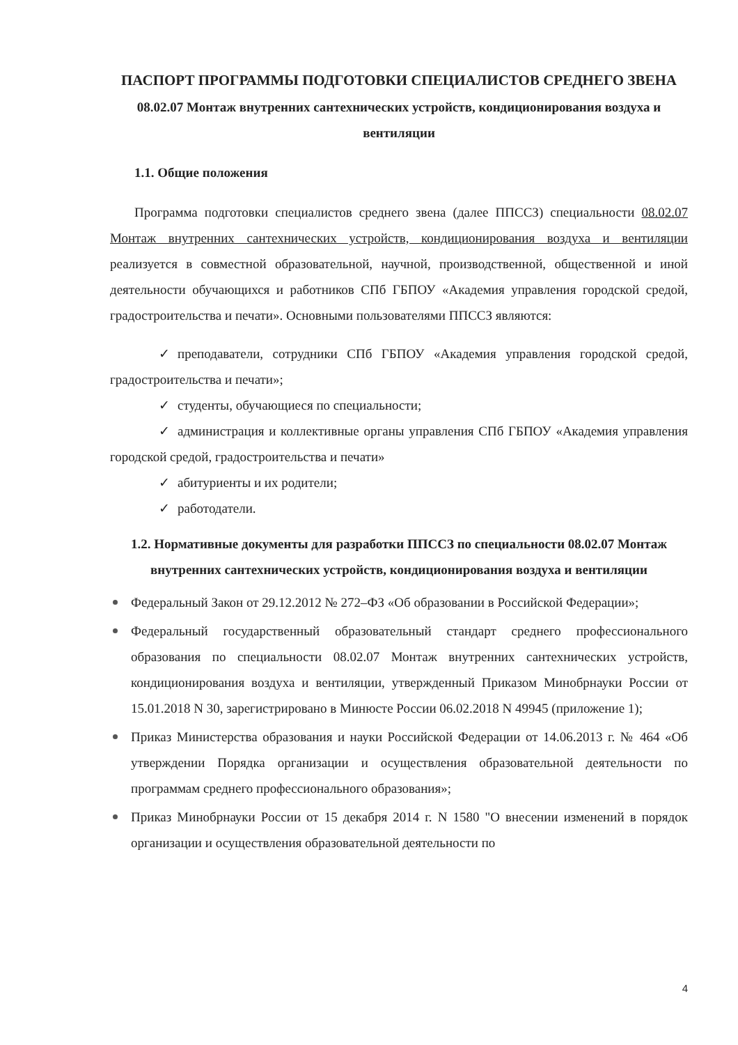ПАСПОРТ ПРОГРАММЫ ПОДГОТОВКИ СПЕЦИАЛИСТОВ СРЕДНЕГО ЗВЕНА
08.02.07 Монтаж внутренних сантехнических устройств, кондиционирования воздуха и вентиляции
1.1. Общие положения
Программа подготовки специалистов среднего звена (далее ППССЗ) специальности 08.02.07 Монтаж внутренних сантехнических устройств, кондиционирования воздуха и вентиляции реализуется в совместной образовательной, научной, производственной, общественной и иной деятельности обучающихся и работников СПб ГБПОУ «Академия управления городской средой, градостроительства и печати». Основными пользователями ППССЗ являются:
✓ преподаватели, сотрудники СПб ГБПОУ «Академия управления городской средой, градостроительства и печати»;
✓ студенты, обучающиеся по специальности;
✓ администрация и коллективные органы управления СПб ГБПОУ «Академия управления городской средой, градостроительства и печати»
✓ абитуриенты и их родители;
✓ работодатели.
1.2. Нормативные документы для разработки ППССЗ по специальности 08.02.07 Монтаж внутренних сантехнических устройств, кондиционирования воздуха и вентиляции
Федеральный Закон от 29.12.2012 № 272–ФЗ «Об образовании в Российской Федерации»;
Федеральный государственный образовательный стандарт среднего профессионального образования по специальности 08.02.07 Монтаж внутренних сантехнических устройств, кондиционирования воздуха и вентиляции, утвержденный Приказом Минобрнауки России от 15.01.2018 N 30, зарегистрировано в Минюсте России 06.02.2018 N 49945 (приложение 1);
Приказ Министерства образования и науки Российской Федерации от 14.06.2013 г. № 464 «Об утверждении Порядка организации и осуществления образовательной деятельности по программам среднего профессионального образования»;
Приказ Минобрнауки России от 15 декабря 2014 г. N 1580 "О внесении изменений в порядок организации и осуществления образовательной деятельности по
4